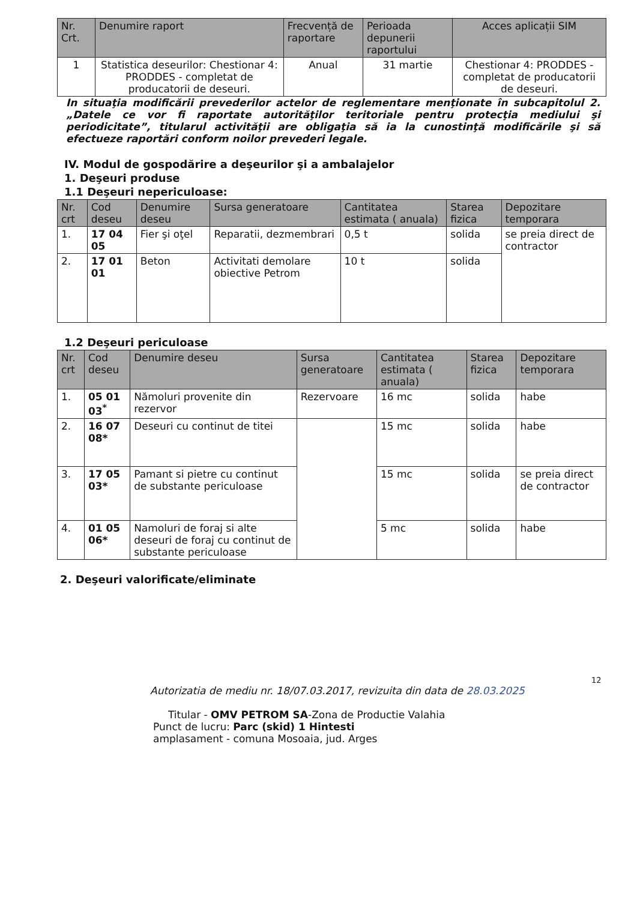| Nr. Crt. | Denumire raport | Frecvență de raportare | Perioada depunerii raportului | Acces aplicații SIM |
| --- | --- | --- | --- | --- |
| 1 | Statistica deseurilor: Chestionar 4: PRODDES - completat de producatorii de deseuri. | Anual | 31 martie | Chestionar 4: PRODDES - completat de producatorii de deseuri. |
In situaţia modificării prevederilor actelor de reglementare menţionate în subcapitolul 2. „Datele ce vor fi raportate autorităţilor teritoriale pentru protecţia mediului şi periodicitate”, titularul activităţii are obligaţia să ia la cunostinţă modificările şi să efectueze raportări conform noilor prevederi legale.
IV. Modul de gospodărire a deşeurilor şi a ambalajelor
1. Deşeuri produse
1.1 Deşeuri nepericuloase:
| Nr. crt | Cod deseu | Denumire deseu | Sursa generatoare | Cantitatea estimata ( anuala) | Starea fizica | Depozitare temporara |
| --- | --- | --- | --- | --- | --- | --- |
| 1. | 17 04 05 | Fier şi oţel | Reparatii, dezmembrari | 0,5 t | solida | se preia direct de contractor |
| 2. | 17 01 01 | Beton | Activitati demolare obiective Petrom | 10 t | solida | |
1.2 Deşeuri periculoase
| Nr. crt | Cod deseu | Denumire deseu | Sursa generatoare | Cantitatea estimata ( anuala) | Starea fizica | Depozitare temporara |
| --- | --- | --- | --- | --- | --- | --- |
| 1. | 05 01 03<sup>*</sup> | Nămoluri provenite din rezervor | Rezervoare | 16 mc | solida | habe |
| 2. | 16 07 08* | Deseuri cu continut de titei | | 15 mc | solida | habe |
| 3. | 17 05 03* | Pamant si pietre cu continut de substante periculoase | | 15 mc | solida | se preia direct de contractor |
| 4. | 01 05 06* | Namoluri de foraj si alte deseuri de foraj cu continut de substante periculoase | | 5 mc | solida | habe |
2. Deşeuri valorificate/eliminate
12
Autorizatia de mediu nr. 18/07.03.2017, revizuita din data de 28.03.2025
Titular - OMV PETROM SA-Zona de Productie Valahia
Punct de lucru: Parc (skid) 1 Hintesti
amplasament - comuna Mosoaia, jud. Arges